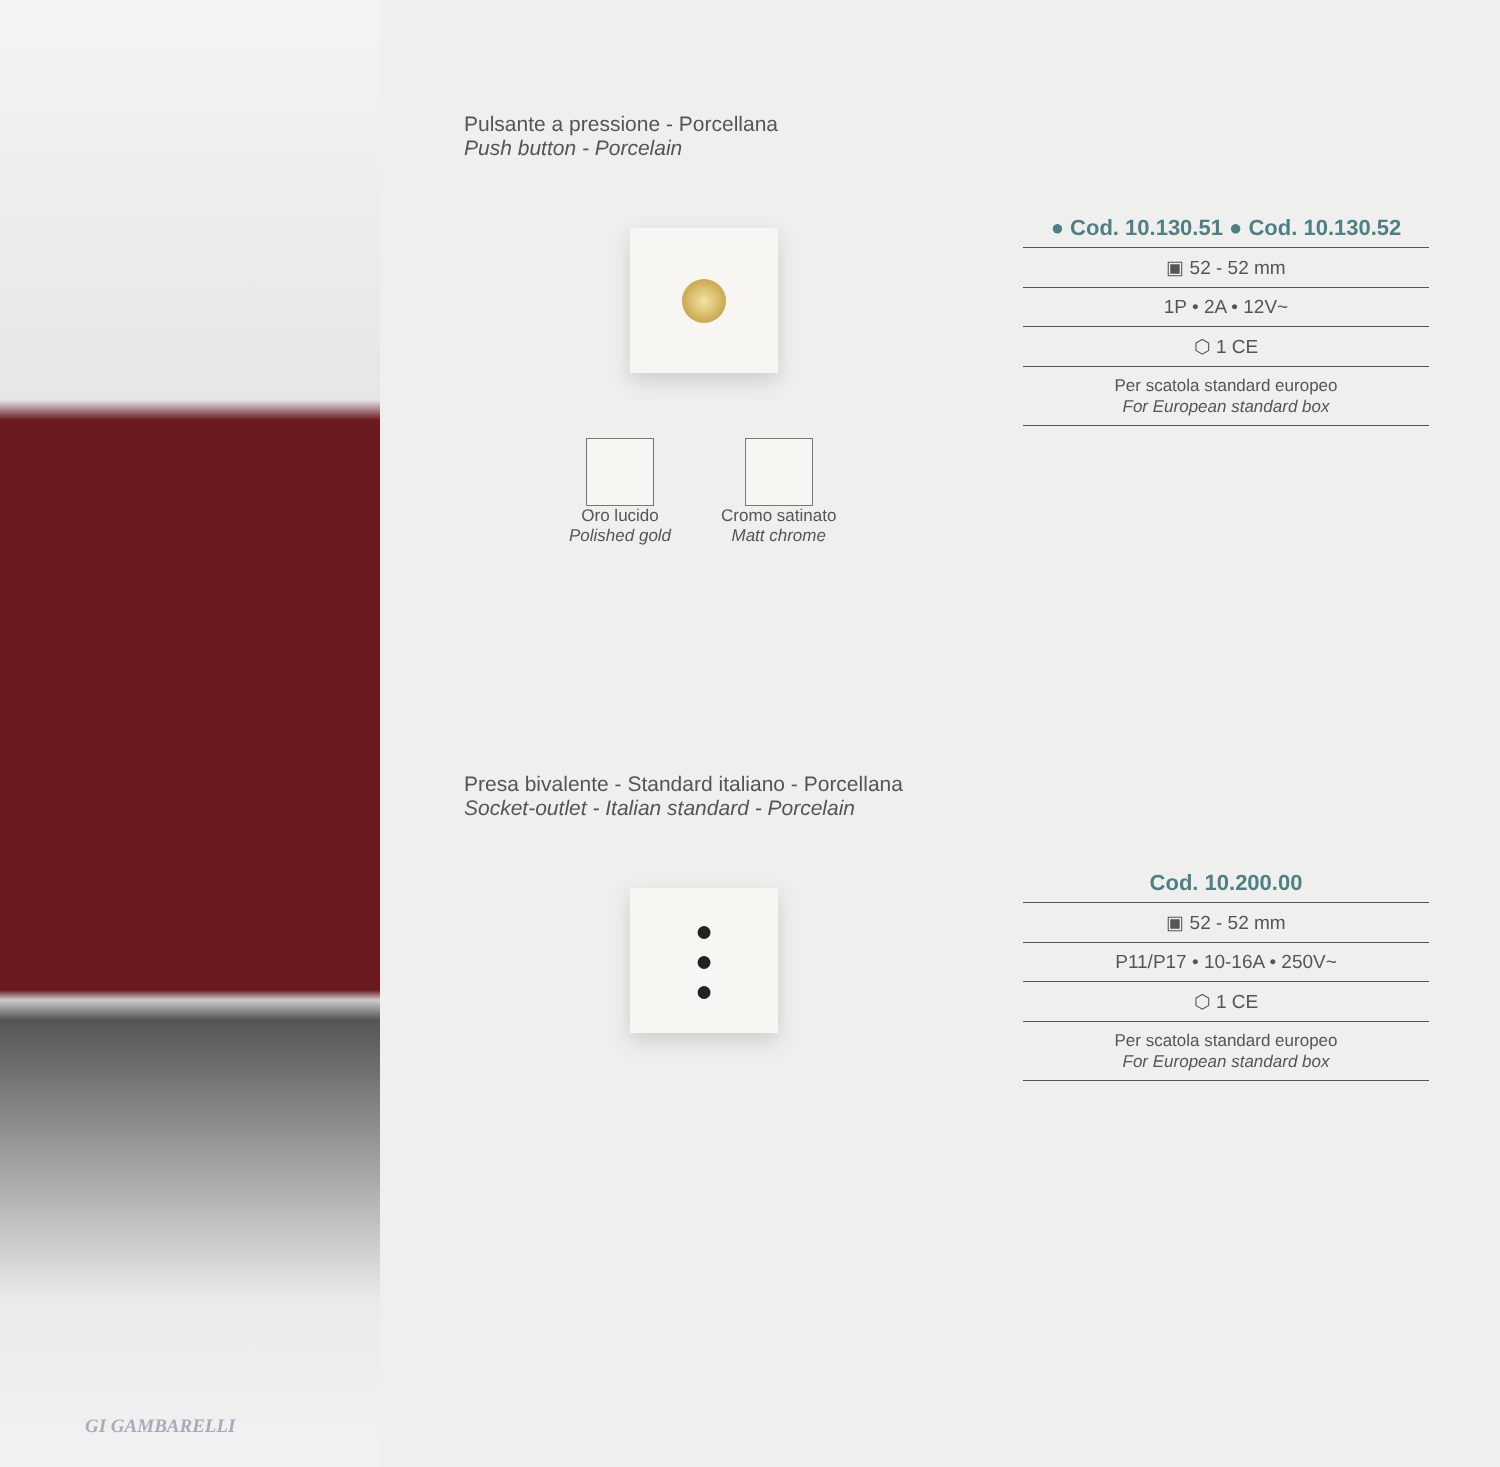GI GAMBARELLI
Pulsante a pressione - Porcellana
Push button - Porcelain
Oro lucido
Polished gold
Cromo satinato
Matt chrome
● Cod. 10.130.51 ● Cod. 10.130.52
▣ 52 - 52 mm
1P • 2A • 12V~
⬡ 1 CE
Per scatola standard europeo
For European standard box
Presa bivalente - Standard italiano - Porcellana
Socket-outlet - Italian standard - Porcelain
●
●
●
Cod. 10.200.00
▣ 52 - 52 mm
P11/P17 • 10-16A • 250V~
⬡ 1 CE
Per scatola standard europeo
For European standard box